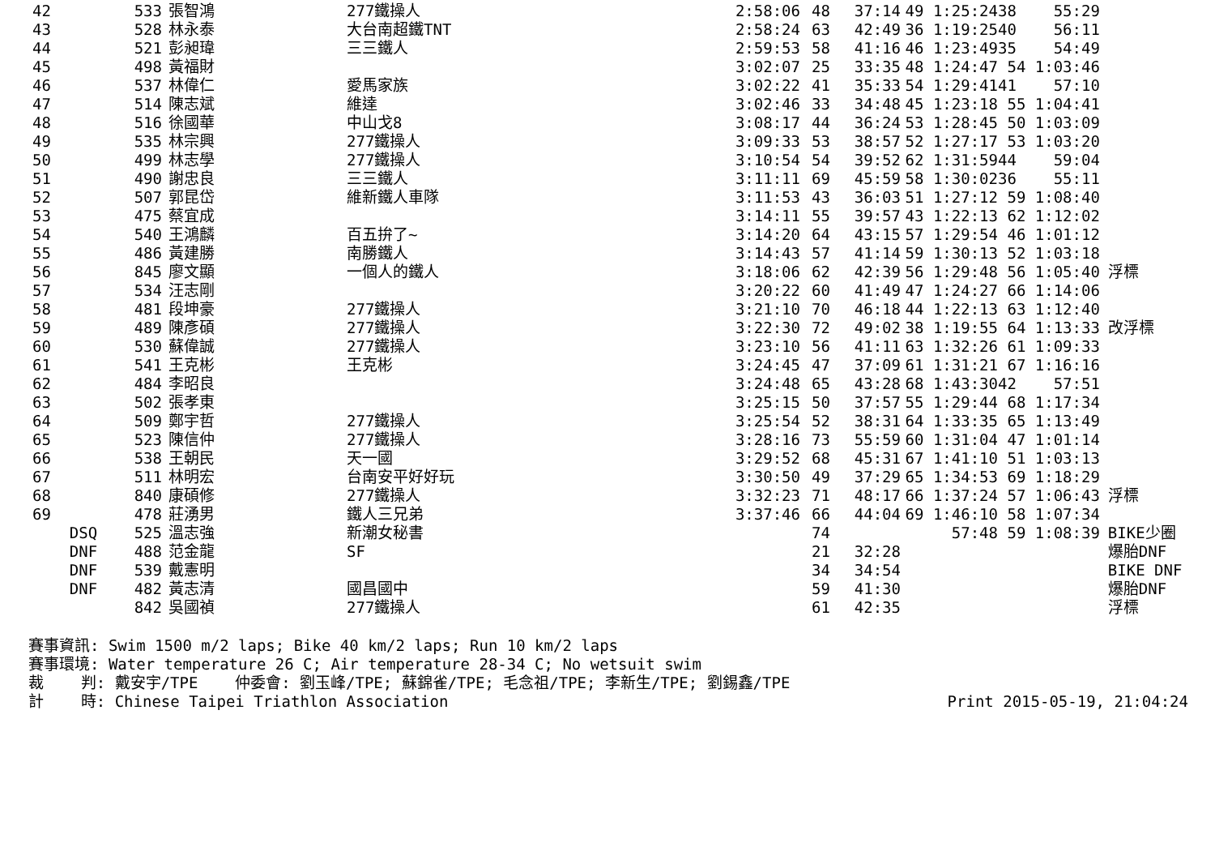| 42 | 533 | 張智鴻 | 277鐵操人 | 2:58:06 | 48 | 37:14 | 49 1:25:24 | 38 55:29 | |
| 43 | 528 | 林永泰 | 大台南超鐵TNT | 2:58:24 | 63 | 42:49 | 36 1:19:25 | 40 56:11 | |
| 44 | 521 | 彭昶瑋 | 三三鐵人 | 2:59:53 | 58 | 41:16 | 46 1:23:49 | 35 54:49 | |
| 45 | 498 | 黃福財 | | 3:02:07 | 25 | 33:35 | 48 1:24:47 | 54 1:03:46 | |
| 46 | 537 | 林偉仁 | 愛馬家族 | 3:02:22 | 41 | 35:33 | 54 1:29:41 | 41 57:10 | |
| 47 | 514 | 陳志斌 | 維達 | 3:02:46 | 33 | 34:48 | 45 1:23:18 | 55 1:04:41 | |
| 48 | 516 | 徐國華 | 中山戈8 | 3:08:17 | 44 | 36:24 | 53 1:28:45 | 50 1:03:09 | |
| 49 | 535 | 林宗興 | 277鐵操人 | 3:09:33 | 53 | 38:57 | 52 1:27:17 | 53 1:03:20 | |
| 50 | 499 | 林志學 | 277鐵操人 | 3:10:54 | 54 | 39:52 | 62 1:31:59 | 44 59:04 | |
| 51 | 490 | 謝忠良 | 三三鐵人 | 3:11:11 | 69 | 45:59 | 58 1:30:02 | 36 55:11 | |
| 52 | 507 | 郭昆岱 | 維新鐵人車隊 | 3:11:53 | 43 | 36:03 | 51 1:27:12 | 59 1:08:40 | |
| 53 | 475 | 蔡宜成 | | 3:14:11 | 55 | 39:57 | 43 1:22:13 | 62 1:12:02 | |
| 54 | 540 | 王鴻麟 | 百五拚了~ | 3:14:20 | 64 | 43:15 | 57 1:29:54 | 46 1:01:12 | |
| 55 | 486 | 黃建勝 | 南勝鐵人 | 3:14:43 | 57 | 41:14 | 59 1:30:13 | 52 1:03:18 | |
| 56 | 845 | 廖文顯 | 一個人的鐵人 | 3:18:06 | 62 | 42:39 | 56 1:29:48 | 56 1:05:40 | 浮標 |
| 57 | 534 | 汪志剛 | | 3:20:22 | 60 | 41:49 | 47 1:24:27 | 66 1:14:06 | |
| 58 | 481 | 段坤豪 | 277鐵操人 | 3:21:10 | 70 | 46:18 | 44 1:22:13 | 63 1:12:40 | |
| 59 | 489 | 陳彥碩 | 277鐵操人 | 3:22:30 | 72 | 49:02 | 38 1:19:55 | 64 1:13:33 | 改浮標 |
| 60 | 530 | 蘇偉誠 | 277鐵操人 | 3:23:10 | 56 | 41:11 | 63 1:32:26 | 61 1:09:33 | |
| 61 | 541 | 王克彬 | 王克彬 | 3:24:45 | 47 | 37:09 | 61 1:31:21 | 67 1:16:16 | |
| 62 | 484 | 李昭良 | | 3:24:48 | 65 | 43:28 | 68 1:43:30 | 42 57:51 | |
| 63 | 502 | 張孝東 | | 3:25:15 | 50 | 37:57 | 55 1:29:44 | 68 1:17:34 | |
| 64 | 509 | 鄭宇哲 | 277鐵操人 | 3:25:54 | 52 | 38:31 | 64 1:33:35 | 65 1:13:49 | |
| 65 | 523 | 陳信仲 | 277鐵操人 | 3:28:16 | 73 | 55:59 | 60 1:31:04 | 47 1:01:14 | |
| 66 | 538 | 王朝民 | 天一國 | 3:29:52 | 68 | 45:31 | 67 1:41:10 | 51 1:03:13 | |
| 67 | 511 | 林明宏 | 台南安平好好玩 | 3:30:50 | 49 | 37:29 | 65 1:34:53 | 69 1:18:29 | |
| 68 | 840 | 康碩修 | 277鐵操人 | 3:32:23 | 71 | 48:17 | 66 1:37:24 | 57 1:06:43 | 浮標 |
| 69 | 478 | 莊湧男 | 鐵人三兄弟 | 3:37:46 | 66 | 44:04 | 69 1:46:10 | 58 1:07:34 | |
| DSQ | 525 | 溫志強 | 新潮女秘書 | | 74 | | 57:48 | 59 1:08:39 | BIKE少圈 |
| DNF | 488 | 范金龍 | SF | | 21 | 32:28 | | | 爆胎DNF |
| DNF | 539 | 戴憲明 | | | 34 | 34:54 | | | BIKE DNF |
| DNF | 482 | 黃志清 | 國昌國中 | | 59 | 41:30 | | | 爆胎DNF |
| | 842 | 吳國禎 | 277鐵操人 | | 61 | 42:35 | | | 浮標 |
賽事資訊: Swim 1500 m/2 laps; Bike 40 km/2 laps; Run 10 km/2 laps 賽事環境: Water temperature 26 C; Air temperature 28-34 C; No wetsuit swim 裁 判: 戴安宇/TPE 仲委會: 劉玉峰/TPE; 蘇錦雀/TPE; 毛念祖/TPE; 李新生/TPE; 劉錫鑫/TPE
計 時: Chinese Taipei Triathlon Association Print 2015-05-19, 21:04:24